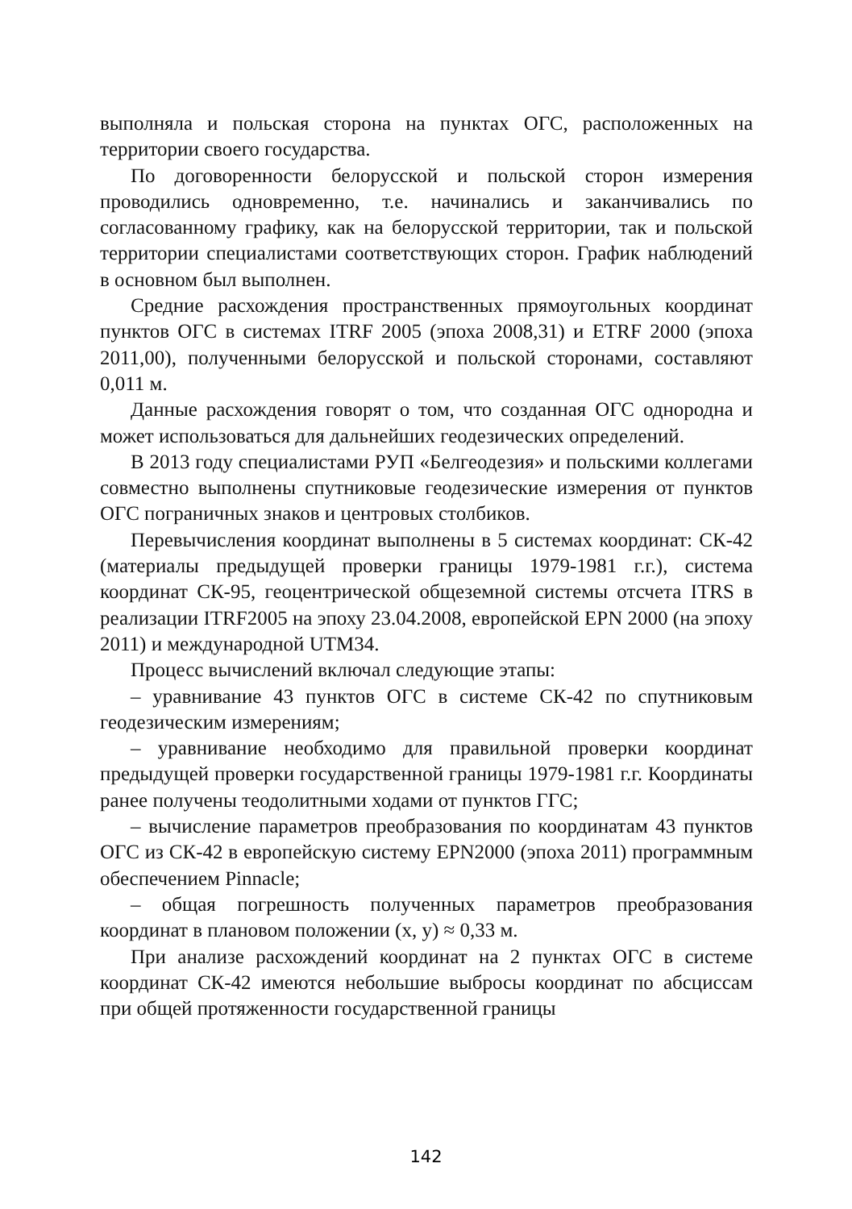выполняла и польская сторона на пунктах ОГС, расположенных на территории своего государства.
По договоренности белорусской и польской сторон измерения проводились одновременно, т.е. начинались и заканчивались по согласованному графику, как на белорусской территории, так и польской территории специалистами соответствующих сторон. График наблюдений в основном был выполнен.
Средние расхождения пространственных прямоугольных координат пунктов ОГС в системах ITRF 2005 (эпоха 2008,31) и ETRF 2000 (эпоха 2011,00), полученными белорусской и польской сторонами, составляют 0,011 м.
Данные расхождения говорят о том, что созданная ОГС однородна и может использоваться для дальнейших геодезических определений.
В 2013 году специалистами РУП «Белгеодезия» и польскими коллегами совместно выполнены спутниковые геодезические измерения от пунктов ОГС пограничных знаков и центровых столбиков.
Перевычисления координат выполнены в 5 системах координат: СК-42 (материалы предыдущей проверки границы 1979-1981 г.г.), система координат СК-95, геоцентрической общеземной системы отсчета ITRS в реализации ITRF2005 на эпоху 23.04.2008, европейской EPN 2000 (на эпоху 2011) и международной UTM34.
Процесс вычислений включал следующие этапы:
– уравнивание 43 пунктов ОГС в системе СК-42 по спутниковым геодезическим измерениям;
– уравнивание необходимо для правильной проверки координат предыдущей проверки государственной границы 1979-1981 г.г. Координаты ранее получены теодолитными ходами от пунктов ГГС;
– вычисление параметров преобразования по координатам 43 пунктов ОГС из СК-42 в европейскую систему EPN2000 (эпоха 2011) программным обеспечением Pinnacle;
– общая погрешность полученных параметров преобразования координат в плановом положении (x, y) ≈ 0,33 м.
При анализе расхождений координат на 2 пунктах ОГС в системе координат СК-42 имеются небольшие выбросы координат по абсциссам при общей протяженности государственной границы
142